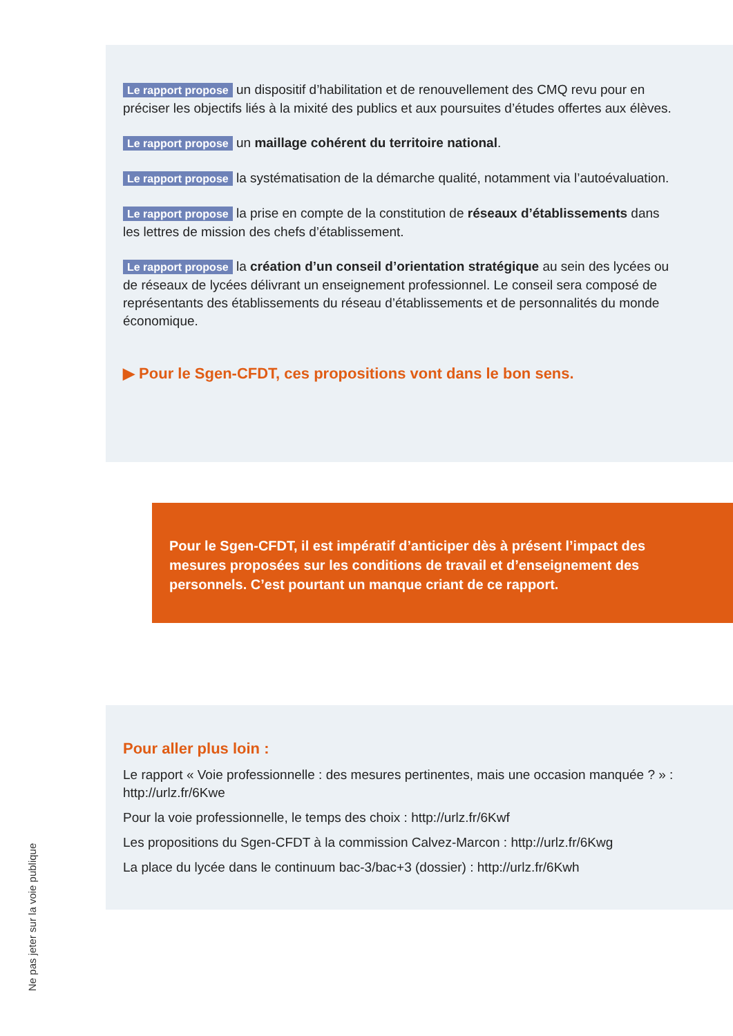Le rapport propose un dispositif d’habilitation et de renouvellement des CMQ revu pour en préciser les objectifs liés à la mixité des publics et aux poursuites d’études offertes aux élèves.
Le rapport propose un maillage cohérent du territoire national.
Le rapport propose la systématisation de la démarche qualité, notamment via l’autoévaluation.
Le rapport propose la prise en compte de la constitution de réseaux d’établissements dans les lettres de mission des chefs d’établissement.
Le rapport propose la création d’un conseil d’orientation stratégique au sein des lycées ou de réseaux de lycées délivrant un enseignement professionnel. Le conseil sera composé de représentants des établissements du réseau d’établissements et de personnalités du monde économique.
▶ Pour le Sgen-CFDT, ces propositions vont dans le bon sens.
Pour le Sgen-CFDT, il est impératif d’anticiper dès à présent l’impact des mesures proposées sur les conditions de travail et d’enseignement des personnels. C’est pourtant un manque criant de ce rapport.
Pour aller plus loin :
Le rapport « Voie professionnelle : des mesures pertinentes, mais une occasion manquée ? » : http://urlz.fr/6Kwe
Pour la voie professionnelle, le temps des choix : http://urlz.fr/6Kwf
Les propositions du Sgen-CFDT à la commission Calvez-Marcon : http://urlz.fr/6Kwg
La place du lycée dans le continuum bac-3/bac+3 (dossier) : http://urlz.fr/6Kwh
Ne pas jeter sur la voie publique